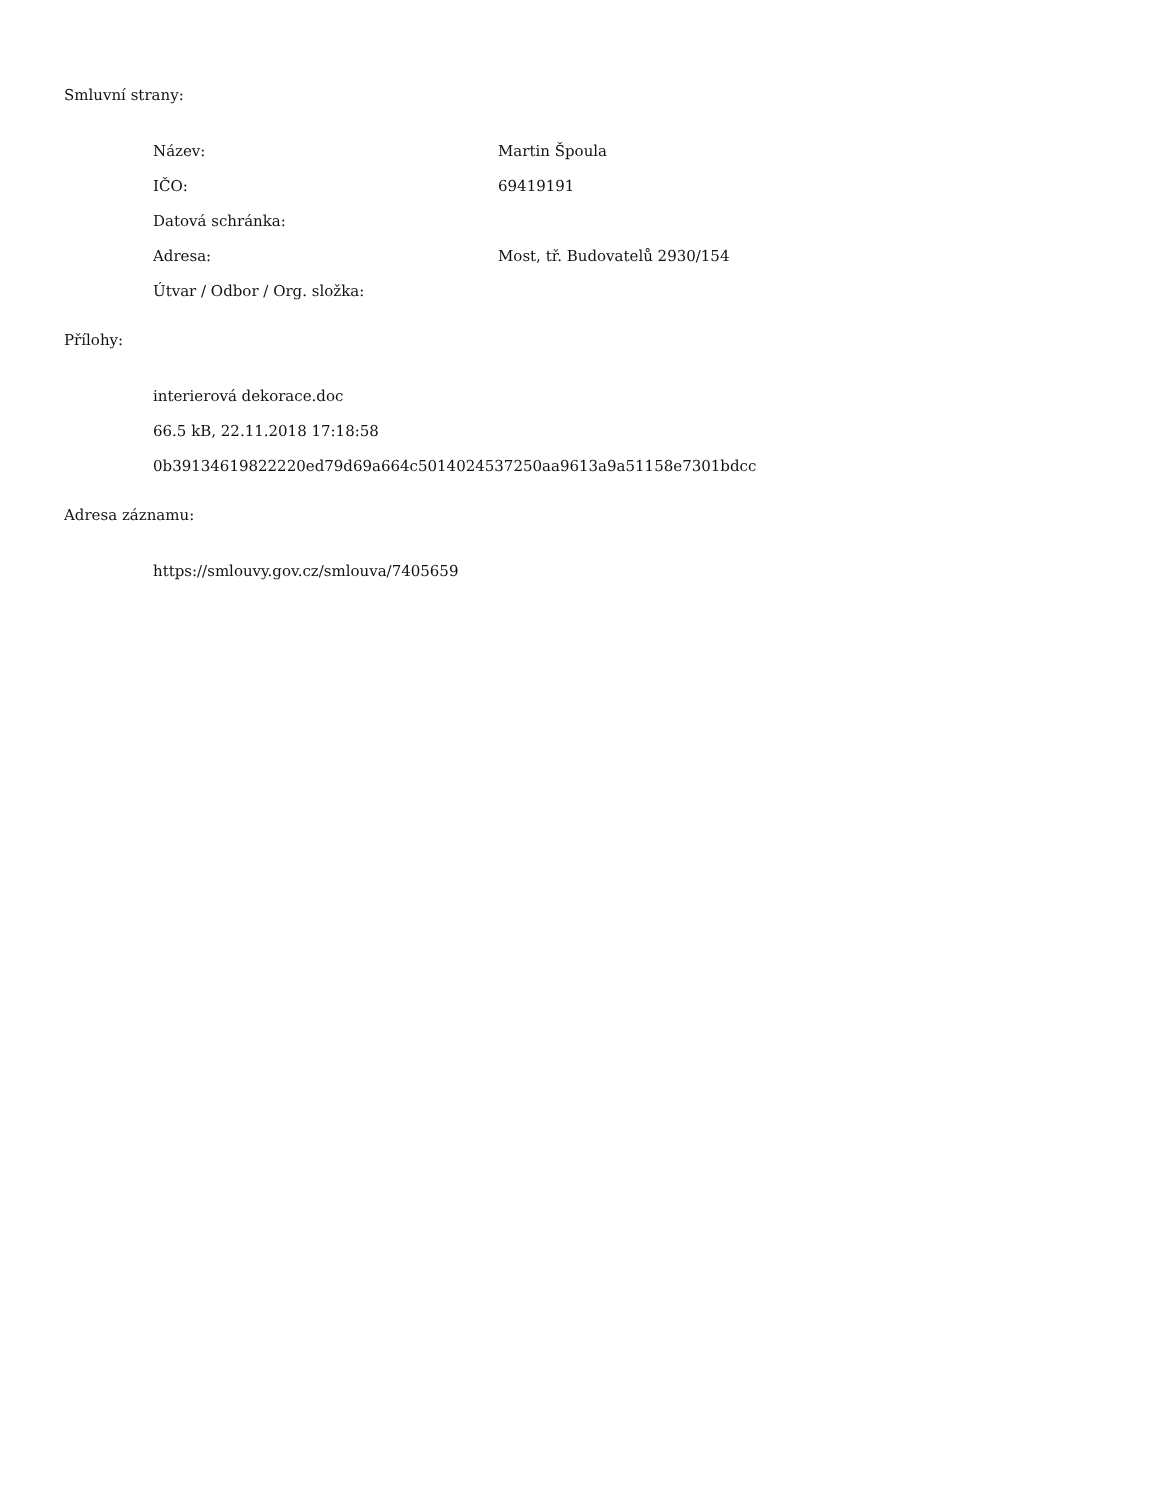Smluvní strany:
Název: Martin Špoula
IČO: 69419191
Datová schránka:
Adresa: Most, tř. Budovatelů 2930/154
Útvar / Odbor / Org. složka:
Přílohy:
interierová dekorace.doc
66.5 kB, 22.11.2018 17:18:58
0b39134619822220ed79d69a664c5014024537250aa9613a9a51158e7301bdcc
Adresa záznamu:
https://smlouvy.gov.cz/smlouva/7405659